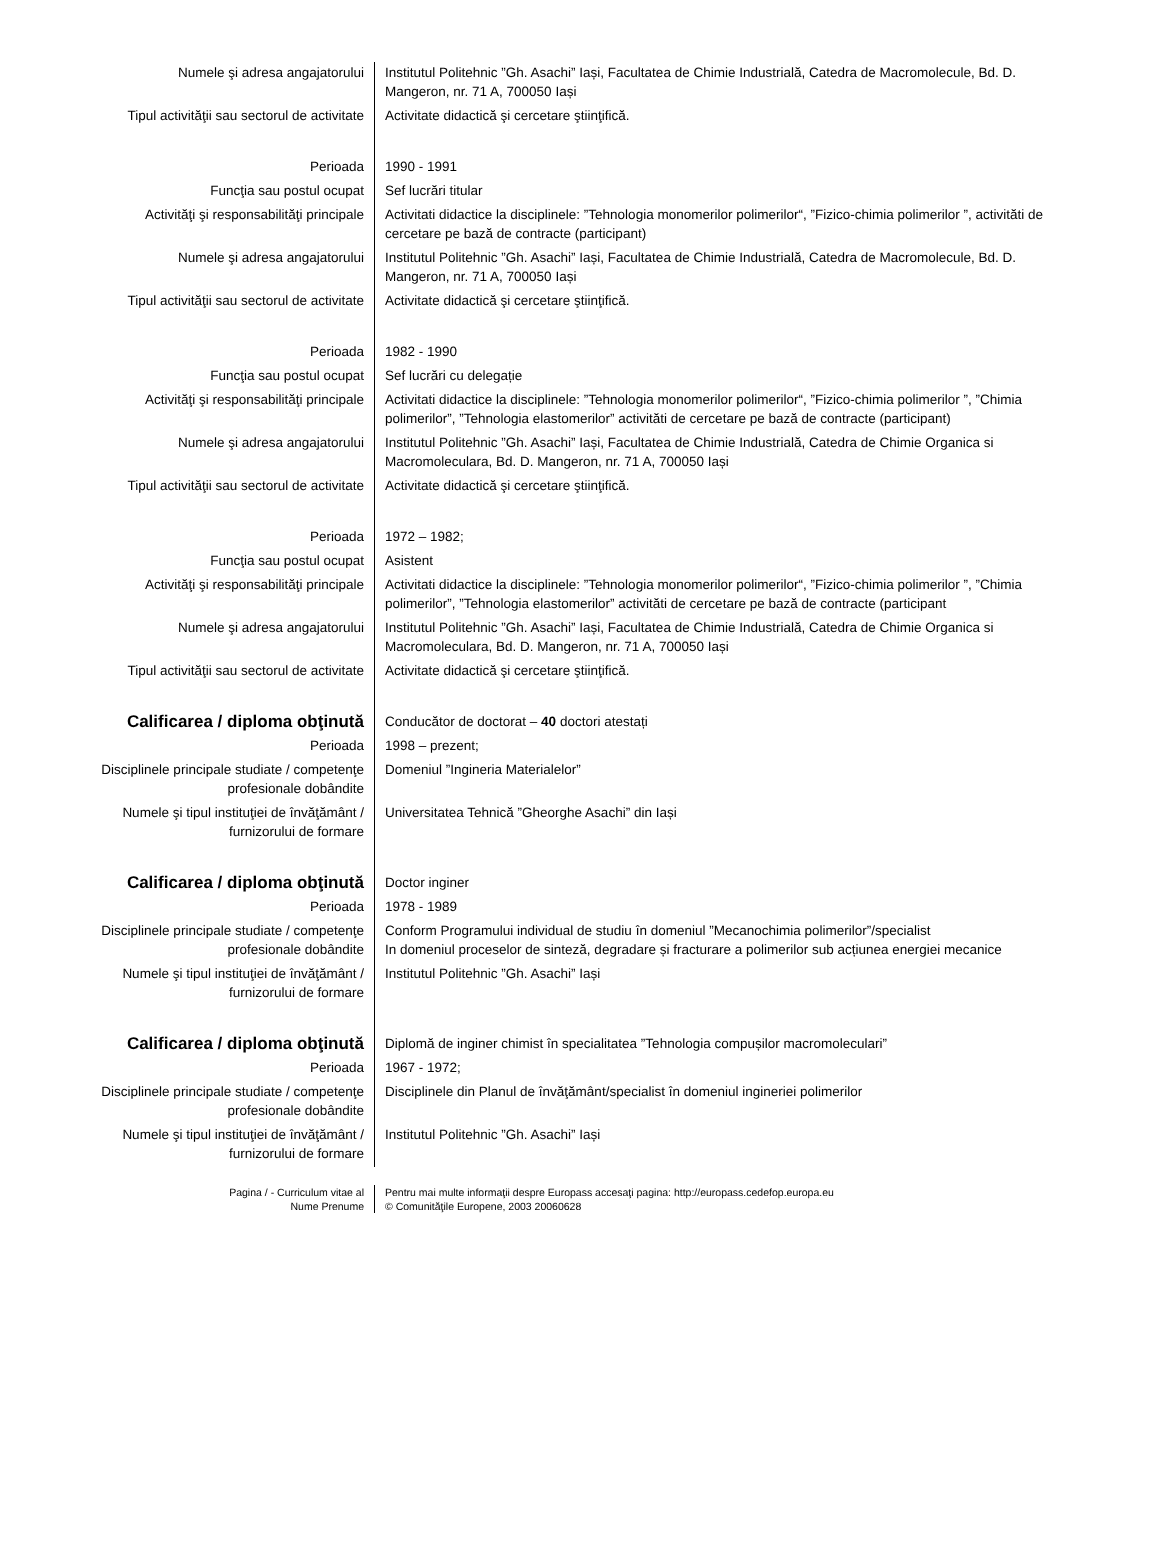| Numele şi adresa angajatorului | Institutul Politehnic ”Gh. Asachi” Iași, Facultatea de Chimie Industrială, Catedra de Macromolecule, Bd. D. Mangeron, nr. 71 A, 700050 Iași |
| Tipul activităţii sau sectorul de activitate | Activitate didactică şi cercetare ştiinţifică. |
| Perioada | 1990 - 1991 |
| Funcţia sau postul ocupat | Sef lucrări titular |
| Activităţi şi responsabilităţi principale | Activitati didactice la disciplinele: ”Tehnologia monomerilor polimerilor“, ”Fizico-chimia polimerilor ”, activităti de cercetare pe bază de contracte (participant) |
| Numele şi adresa angajatorului | Institutul Politehnic ”Gh. Asachi” Iași, Facultatea de Chimie Industrială, Catedra de Macromolecule, Bd. D. Mangeron, nr. 71 A, 700050 Iași |
| Tipul activităţii sau sectorul de activitate | Activitate didactică şi cercetare ştiinţifică. |
| Perioada | 1982 - 1990 |
| Funcţia sau postul ocupat | Sef lucrări cu delegație |
| Activităţi şi responsabilităţi principale | Activitati didactice la disciplinele: ”Tehnologia monomerilor polimerilor“, ”Fizico-chimia polimerilor ”, ”Chimia polimerilor”, ”Tehnologia elastomerilor” activităti de cercetare pe bază de contracte (participant) |
| Numele şi adresa angajatorului | Institutul Politehnic ”Gh. Asachi” Iași, Facultatea de Chimie Industrială, Catedra de Chimie Organica si Macromoleculara, Bd. D. Mangeron, nr. 71 A, 700050 Iași |
| Tipul activităţii sau sectorul de activitate | Activitate didactică şi cercetare ştiinţifică. |
| Perioada | 1972 – 1982; |
| Funcţia sau postul ocupat | Asistent |
| Activităţi şi responsabilităţi principale | Activitati didactice la disciplinele: ”Tehnologia monomerilor polimerilor“, ”Fizico-chimia polimerilor ”, ”Chimia polimerilor”, ”Tehnologia elastomerilor” activităti de cercetare pe bază de contracte (participant |
| Numele şi adresa angajatorului | Institutul Politehnic ”Gh. Asachi” Iași, Facultatea de Chimie Industrială, Catedra de Chimie Organica si Macromoleculara, Bd. D. Mangeron, nr. 71 A, 700050 Iași |
| Tipul activităţii sau sectorul de activitate | Activitate didactică şi cercetare ştiinţifică. |
| Calificarea / diploma obţinută | Conducător de doctorat – 40 doctori atestați |
| Perioada | 1998 – prezent; |
| Disciplinele principale studiate / competenţe profesionale dobândite | Domeniul ”Ingineria Materialelor” |
| Numele şi tipul instituţiei de învăţământ / furnizorului de formare | Universitatea Tehnică ”Gheorghe Asachi” din Iași |
| Calificarea / diploma obţinută | Doctor inginer |
| Perioada | 1978 - 1989 |
| Disciplinele principale studiate / competenţe profesionale dobândite | Conform Programului individual de studiu în domeniul ”Mecanochimia polimerilor”/specialist In domeniul proceselor de sinteză, degradare și fracturare a polimerilor sub acțiunea energiei mecanice |
| Numele şi tipul instituţiei de învăţământ / furnizorului de formare | Institutul Politehnic ”Gh. Asachi” Iași |
| Calificarea / diploma obţinută | Diplomă de inginer chimist în specialitatea ”Tehnologia compușilor macromoleculari” |
| Perioada | 1967 - 1972; |
| Disciplinele principale studiate / competenţe profesionale dobândite | Disciplinele din Planul de învăţământ/specialist în domeniul ingineriei polimerilor |
| Numele şi tipul instituţiei de învăţământ / furnizorului de formare | Institutul Politehnic ”Gh. Asachi” Iași |
| Pagina / - Curriculum vitae al Nume Prenume | Pentru mai multe informaţii despre Europass accesaţi pagina: http://europass.cedefop.europa.eu © Comunităţile Europene, 2003 20060628 |